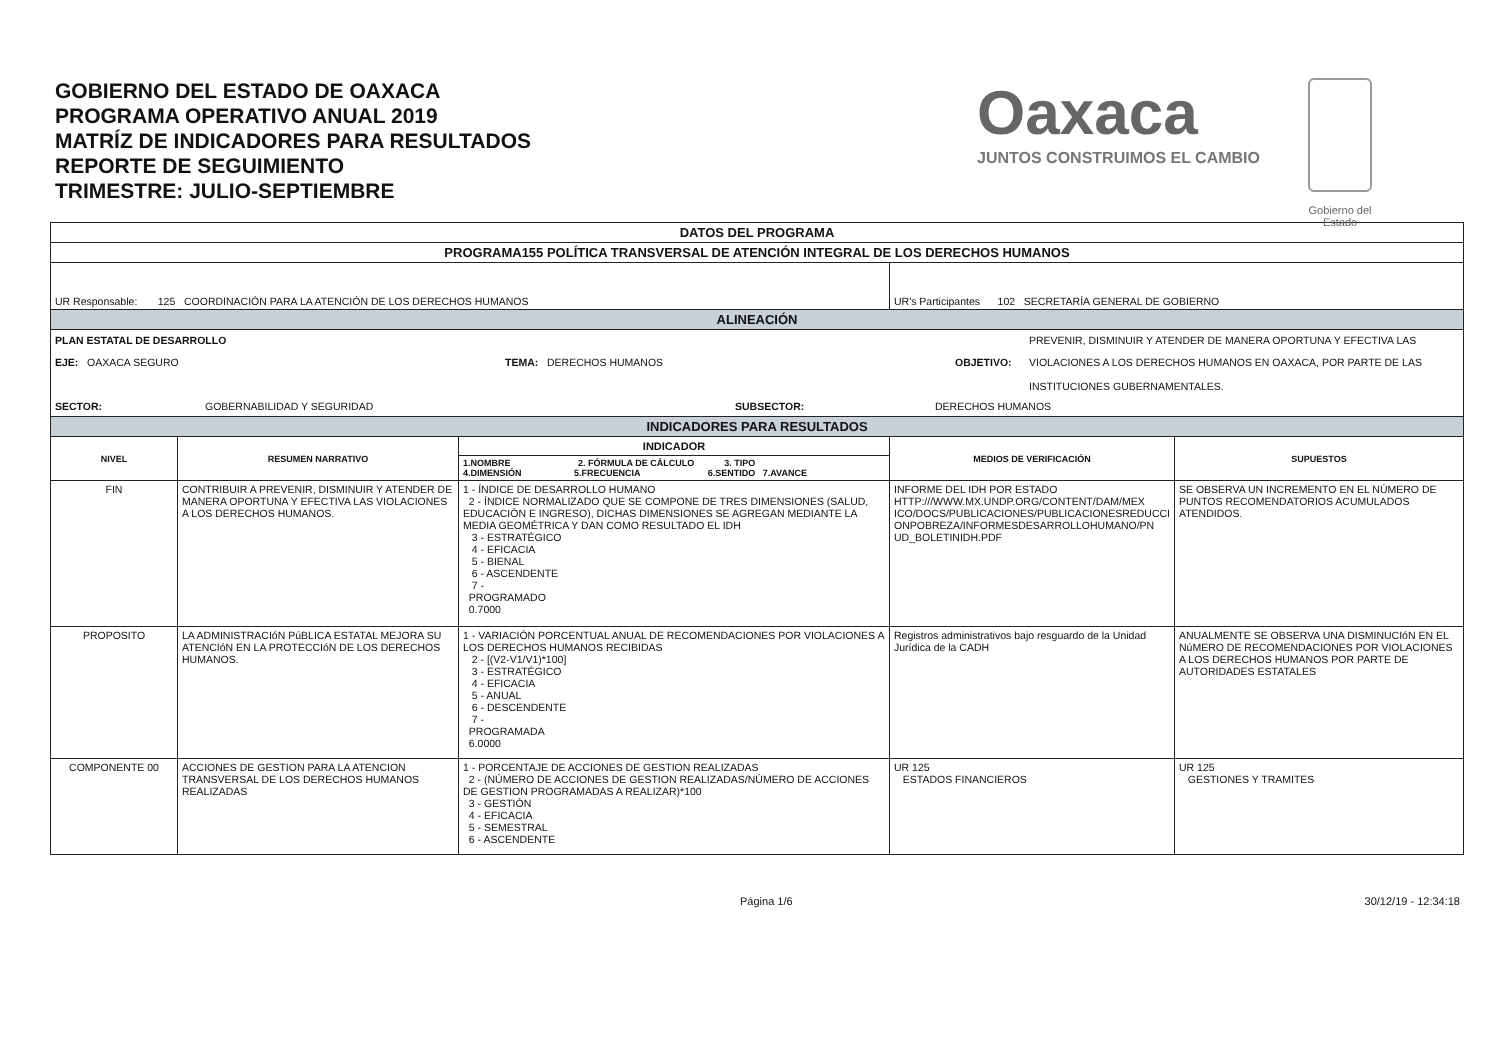GOBIERNO DEL ESTADO DE OAXACA
PROGRAMA OPERATIVO ANUAL 2019
MATRÍZ DE INDICADORES PARA RESULTADOS
REPORTE DE SEGUIMIENTO
TRIMESTRE: JULIO-SEPTIEMBRE
Oaxaca
JUNTOS CONSTRUIMOS EL CAMBIO
Gobierno del Estado
| DATOS DEL PROGRAMA | | | | |
| PROGRAMA155 POLÍTICA TRANSVERSAL DE ATENCIÓN INTEGRAL DE LOS DERECHOS HUMANOS | | | | |
| UR Responsable: 125 COORDINACIÓN PARA LA ATENCIÓN DE LOS DERECHOS HUMANOS | | | UR's Participantes 102 SECRETARÍA GENERAL DE GOBIERNO | |
| ALINEACIÓN | | | | |
| PLAN ESTATAL DE DESARROLLO PREVENIR, DISMINUIR Y ATENDER DE MANERA OPORTUNA Y EFECTIVA LAS EJE: OAXACA SEGURO TEMA: DERECHOS HUMANOS OBJETIVO: VIOLACIONES A LOS DERECHOS HUMANOS EN OAXACA, POR PARTE DE LAS INSTITUCIONES GUBERNAMENTALES. SECTOR: GOBERNABILIDAD Y SEGURIDAD SUBSECTOR: DERECHOS HUMANOS | | | | |
| INDICADORES PARA RESULTADOS | | | | |
| NIVEL | RESUMEN NARRATIVO | INDICADOR 1.NOMBRE 2. FÓRMULA DE CÁLCULO 3. TIPO 4.DIMENSIÓN 5.FRECUENCIA 6.SENTIDO 7.AVANCE | MEDIOS DE VERIFICACIÓN | SUPUESTOS |
| FIN | CONTRIBUIR A PREVENIR, DISMINUIR Y ATENDER DE MANERA OPORTUNA Y EFECTIVA LAS VIOLACIONES A LOS DERECHOS HUMANOS. | 1 - ÍNDICE DE DESARROLLO HUMANO 2 - ÍNDICE NORMALIZADO QUE SE COMPONE DE TRES DIMENSIONES (SALUD, EDUCACIÓN E INGRESO), DICHAS DIMENSIONES SE AGREGAN MEDIANTE LA MEDIA GEOMÉTRICA Y DAN COMO RESULTADO EL IDH 3 - ESTRATÉGICO 4 - EFICACIA 5 - BIENAL 6 - ASCENDENTE 7 - PROGRAMADO 0.7000 | INFORME DEL IDH POR ESTADO HTTP:///WWW.MX.UNDP.ORG/CONTENT/DAM/MEX ICO/DOCS/PUBLICACIONES/PUBLICACIONESREDUCCI ONPOBREZA/INFORMESDESARROLLOHUMANO/PN UD_BOLETINIDH.PDF | SE OBSERVA UN INCREMENTO EN EL NÚMERO DE PUNTOS RECOMENDATORIOS ACUMULADOS ATENDIDOS. |
| PROPOSITO | LA ADMINISTRACIóN PúBLICA ESTATAL MEJORA SU ATENCIóN EN LA PROTECCIóN DE LOS DERECHOS HUMANOS. | 1 - VARIACIÓN PORCENTUAL ANUAL DE RECOMENDACIONES POR VIOLACIONES A LOS DERECHOS HUMANOS RECIBIDAS 2 - [(V2-V1/V1)*100] 3 - ESTRATÉGICO 4 - EFICACIA 5 - ANUAL 6 - DESCENDENTE 7 - PROGRAMADA 6.0000 | Registros administrativos bajo resguardo de la Unidad Jurídica de la CADH | ANUALMENTE SE OBSERVA UNA DISMINUCIóN EN EL NúMERO DE RECOMENDACIONES POR VIOLACIONES A LOS DERECHOS HUMANOS POR PARTE DE AUTORIDADES ESTATALES |
| COMPONENTE 00 | ACCIONES DE GESTION PARA LA ATENCION TRANSVERSAL DE LOS DERECHOS HUMANOS REALIZADAS | 1 - PORCENTAJE DE ACCIONES DE GESTION REALIZADAS 2 - (NÚMERO DE ACCIONES DE GESTION REALIZADAS/NÚMERO DE ACCIONES DE GESTION PROGRAMADAS A REALIZAR)*100 3 - GESTIÓN 4 - EFICACIA 5 - SEMESTRAL 6 - ASCENDENTE | UR 125 ESTADOS FINANCIEROS | UR 125 GESTIONES Y TRAMITES |
Página 1/6 30/12/19 - 12:34:18